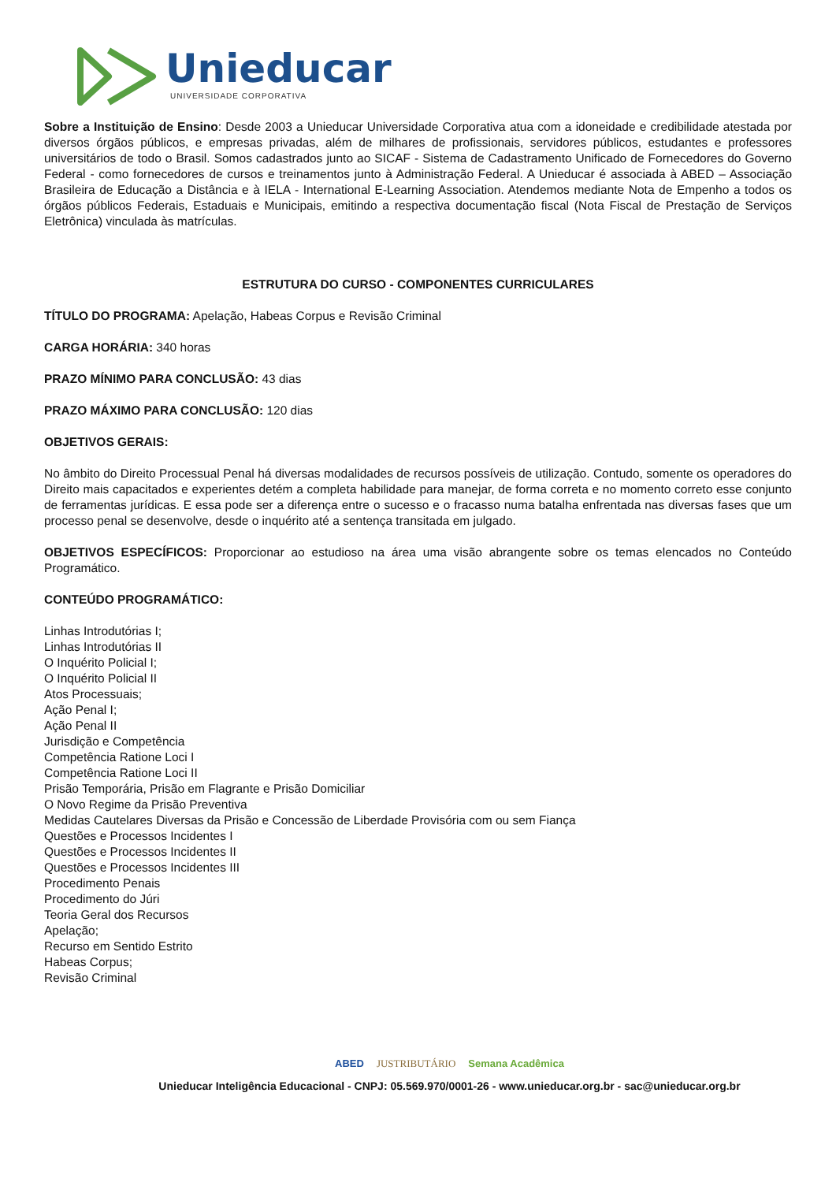Unieducar
UNIVERSIDADE CORPORATIVA
Sobre a Instituição de Ensino: Desde 2003 a Unieducar Universidade Corporativa atua com a idoneidade e credibilidade atestada por diversos órgãos públicos, e empresas privadas, além de milhares de profissionais, servidores públicos, estudantes e professores universitários de todo o Brasil. Somos cadastrados junto ao SICAF - Sistema de Cadastramento Unificado de Fornecedores do Governo Federal - como fornecedores de cursos e treinamentos junto à Administração Federal. A Unieducar é associada à ABED – Associação Brasileira de Educação a Distância e à IELA - International E-Learning Association. Atendemos mediante Nota de Empenho a todos os órgãos públicos Federais, Estaduais e Municipais, emitindo a respectiva documentação fiscal (Nota Fiscal de Prestação de Serviços Eletrônica) vinculada às matrículas.
ESTRUTURA DO CURSO - COMPONENTES CURRICULARES
TÍTULO DO PROGRAMA: Apelação, Habeas Corpus e Revisão Criminal
CARGA HORÁRIA: 340 horas
PRAZO MÍNIMO PARA CONCLUSÃO: 43 dias
PRAZO MÁXIMO PARA CONCLUSÃO: 120 dias
OBJETIVOS GERAIS:
No âmbito do Direito Processual Penal há diversas modalidades de recursos possíveis de utilização. Contudo, somente os operadores do Direito mais capacitados e experientes detém a completa habilidade para manejar, de forma correta e no momento correto esse conjunto de ferramentas jurídicas. E essa pode ser a diferença entre o sucesso e o fracasso numa batalha enfrentada nas diversas fases que um processo penal se desenvolve, desde o inquérito até a sentença transitada em julgado.
OBJETIVOS ESPECÍFICOS: Proporcionar ao estudioso na área uma visão abrangente sobre os temas elencados no Conteúdo Programático.
CONTEÚDO PROGRAMÁTICO:
Linhas Introdutórias I;
Linhas Introdutórias II
O Inquérito Policial I;
O Inquérito Policial II
Atos Processuais;
Ação Penal I;
Ação Penal II
Jurisdição e Competência
Competência Ratione Loci I
Competência Ratione Loci II
Prisão Temporária, Prisão em Flagrante e Prisão Domiciliar
O Novo Regime da Prisão Preventiva
Medidas Cautelares Diversas da Prisão e Concessão de Liberdade Provisória com ou sem Fiança
Questões e Processos Incidentes I
Questões e Processos Incidentes II
Questões e Processos Incidentes III
Procedimento Penais
Procedimento do Júri
Teoria Geral dos Recursos
Apelação;
Recurso em Sentido Estrito
Habeas Corpus;
Revisão Criminal
ABED JUSTRIBUTÁRIO Semana Acadêmica
Unieducar Inteligência Educacional - CNPJ: 05.569.970/0001-26 - www.unieducar.org.br - sac@unieducar.org.br